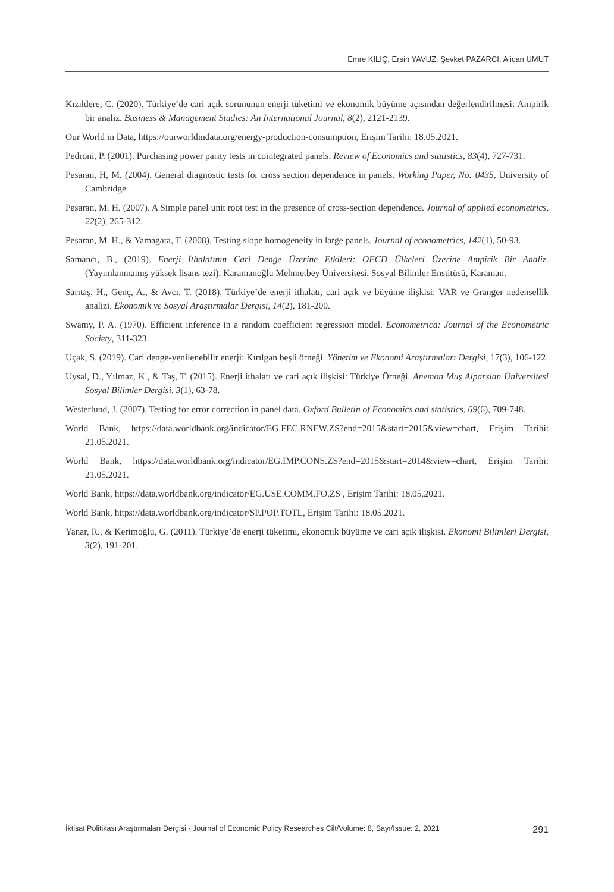Emre KILIÇ, Ersin YAVUZ, Şevket PAZARCI, Alican UMUT
Kızıldere, C. (2020). Türkiye’de cari açık sorununun enerji tüketimi ve ekonomik büyüme açısından değerlendirilmesi: Ampirik bir analiz. Business & Management Studies: An International Journal, 8(2), 2121-2139.
Our World in Data, https://ourworldindata.org/energy-production-consumption, Erişim Tarihi: 18.05.2021.
Pedroni, P. (2001). Purchasing power parity tests in cointegrated panels. Review of Economics and statistics, 83(4), 727-731.
Pesaran, H, M. (2004). General diagnostic tests for cross section dependence in panels. Working Paper, No: 0435, University of Cambridge.
Pesaran, M. H. (2007). A Simple panel unit root test in the presence of cross‐section dependence. Journal of applied econometrics, 22(2), 265-312.
Pesaran, M. H., & Yamagata, T. (2008). Testing slope homogeneity in large panels. Journal of econometrics, 142(1), 50-93.
Samancı, B., (2019). Enerji İthalatının Cari Denge Üzerine Etkileri: OECD Ülkeleri Üzerine Ampirik Bir Analiz. (Yayımlanmamış yüksek lisans tezi). Karamanoğlu Mehmetbey Üniversitesi, Sosyal Bilimler Enstitüsü, Karaman.
Sarıtaş, H., Genç, A., & Avcı, T. (2018). Türkiye’de enerji ithalatı, cari açık ve büyüme ilişkisi: VAR ve Granger nedensellik analizi. Ekonomik ve Sosyal Araştırmalar Dergisi, 14(2), 181-200.
Swamy, P. A. (1970). Efficient inference in a random coefficient regression model. Econometrica: Journal of the Econometric Society, 311-323.
Uçak, S. (2019). Cari denge-yenilenebilir enerji: Kırılgan beşli örneği. Yönetim ve Ekonomi Araştırmaları Dergisi, 17(3), 106-122.
Uysal, D., Yılmaz, K., & Taş, T. (2015). Enerji ithalatı ve cari açık ilişkisi: Türkiye Örneği. Anemon Muş Alparslan Üniversitesi Sosyal Bilimler Dergisi, 3(1), 63-78.
Westerlund, J. (2007). Testing for error correction in panel data. Oxford Bulletin of Economics and statistics, 69(6), 709-748.
World Bank, https://data.worldbank.org/indicator/EG.FEC.RNEW.ZS?end=2015&start=2015&view=chart, Erişim Tarihi: 21.05.2021.
World Bank, https://data.worldbank.org/indicator/EG.IMP.CONS.ZS?end=2015&start=2014&view=chart, Erişim Tarihi: 21.05.2021.
World Bank, https://data.worldbank.org/indicator/EG.USE.COMM.FO.ZS , Erişim Tarihi: 18.05.2021.
World Bank, https://data.worldbank.org/indicator/SP.POP.TOTL, Erişim Tarihi: 18.05.2021.
Yanar, R., & Kerimoğlu, G. (2011). Türkiye’de enerji tüketimi, ekonomik büyüme ve cari açık ilişkisi. Ekonomi Bilimleri Dergisi, 3(2), 191-201.
İktisat Politikası Araştırmaları Dergisi - Journal of Economic Policy Researches Cilt/Volume: 8, Sayı/Issue: 2, 2021 291